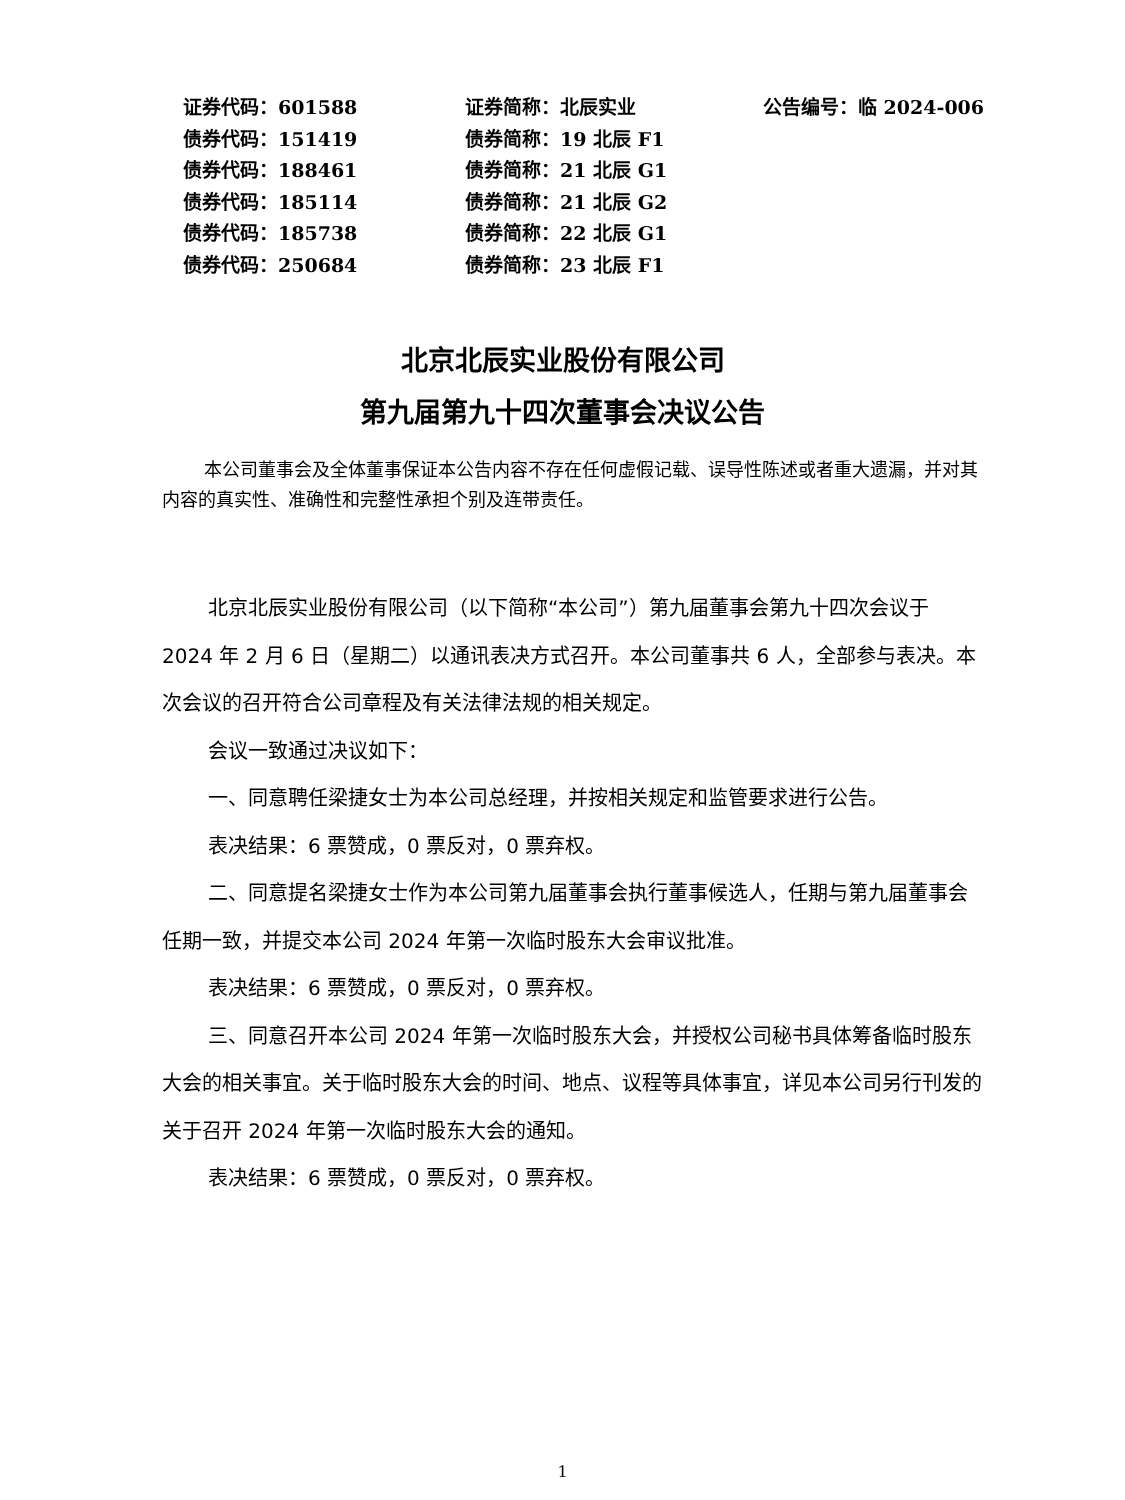| 证券代码：601588 | 证券简称：北辰实业 | 公告编号：临 2024-006 |
| 债券代码：151419 | 债券简称：19 北辰 F1 | |
| 债券代码：188461 | 债券简称：21 北辰 G1 | |
| 债券代码：185114 | 债券简称：21 北辰 G2 | |
| 债券代码：185738 | 债券简称：22 北辰 G1 | |
| 债券代码：250684 | 债券简称：23 北辰 F1 | |
北京北辰实业股份有限公司
第九届第九十四次董事会决议公告
本公司董事会及全体董事保证本公告内容不存在任何虚假记载、误导性陈述或者重大遗漏，并对其内容的真实性、准确性和完整性承担个别及连带责任。
北京北辰实业股份有限公司（以下简称“本公司”）第九届董事会第九十四次会议于 2024 年 2 月 6 日（星期二）以通讯表决方式召开。本公司董事共 6 人，全部参与表决。本次会议的召开符合公司章程及有关法律法规的相关规定。
会议一致通过决议如下：
一、同意聘任梁捷女士为本公司总经理，并按相关规定和监管要求进行公告。
表决结果：6 票赞成，0 票反对，0 票弃权。
二、同意提名梁捷女士作为本公司第九届董事会执行董事候选人，任期与第九届董事会任期一致，并提交本公司 2024 年第一次临时股东大会审议批准。
表决结果：6 票赞成，0 票反对，0 票弃权。
三、同意召开本公司 2024 年第一次临时股东大会，并授权公司秘书具体筹备临时股东大会的相关事宜。关于临时股东大会的时间、地点、议程等具体事宜，详见本公司另行刊发的关于召开 2024 年第一次临时股东大会的通知。
表决结果：6 票赞成，0 票反对，0 票弃权。
1